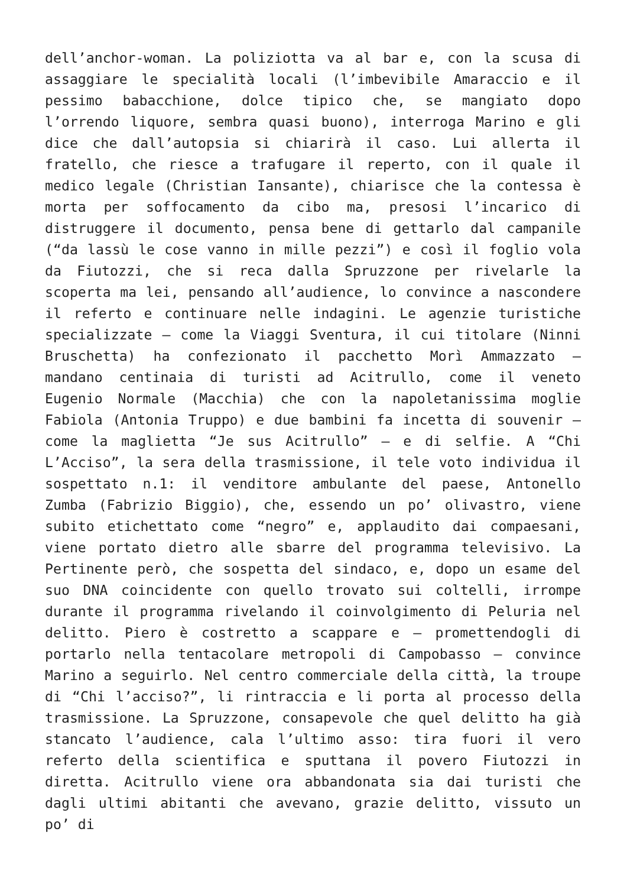dell’anchor-woman. La poliziotta va al bar e, con la scusa di assaggiare le specialità locali (l’imbevibile Amaraccio e il pessimo babacchione, dolce tipico che, se mangiato dopo l’orrendo liquore, sembra quasi buono), interroga Marino e gli dice che dall’autopsia si chiarirà il caso. Lui allerta il fratello, che riesce a trafugare il reperto, con il quale il medico legale (Christian Iansante), chiarisce che la contessa è morta per soffocamento da cibo ma, presosi l’incarico di distruggere il documento, pensa bene di gettarlo dal campanile (“da lassù le cose vanno in mille pezzi”) e così il foglio vola da Fiutozzi, che si reca dalla Spruzzone per rivelarle la scoperta ma lei, pensando all’audience, lo convince a nascondere il referto e continuare nelle indagini. Le agenzie turistiche specializzate – come la Viaggi Sventura, il cui titolare (Ninni Bruschetta) ha confezionato il pacchetto Morì Ammazzato – mandano centinaia di turisti ad Acitrullo, come il veneto Eugenio Normale (Macchia) che con la napoletanissima moglie Fabiola (Antonia Truppo) e due bambini fa incetta di souvenir – come la maglietta “Je sus Acitrullo” – e di selfie. A “Chi L’Acciso”, la sera della trasmissione, il tele voto individua il sospettato n.1: il venditore ambulante del paese, Antonello Zumba (Fabrizio Biggio), che, essendo un po’ olivastro, viene subito etichettato come “negro” e, applaudito dai compaesani, viene portato dietro alle sbarre del programma televisivo. La Pertinente però, che sospetta del sindaco, e, dopo un esame del suo DNA coincidente con quello trovato sui coltelli, irrompe durante il programma rivelando il coinvolgimento di Peluria nel delitto. Piero è costretto a scappare e – promettendogli di portarlo nella tentacolare metropoli di Campobasso – convince Marino a seguirlo. Nel centro commerciale della città, la troupe di “Chi l’acciso?”, li rintraccia e li porta al processo della trasmissione. La Spruzzone, consapevole che quel delitto ha già stancato l’audience, cala l’ultimo asso: tira fuori il vero referto della scientifica e sputtana il povero Fiutozzi in diretta. Acitrullo viene ora abbandonata sia dai turisti che dagli ultimi abitanti che avevano, grazie delitto, vissuto un po’ di